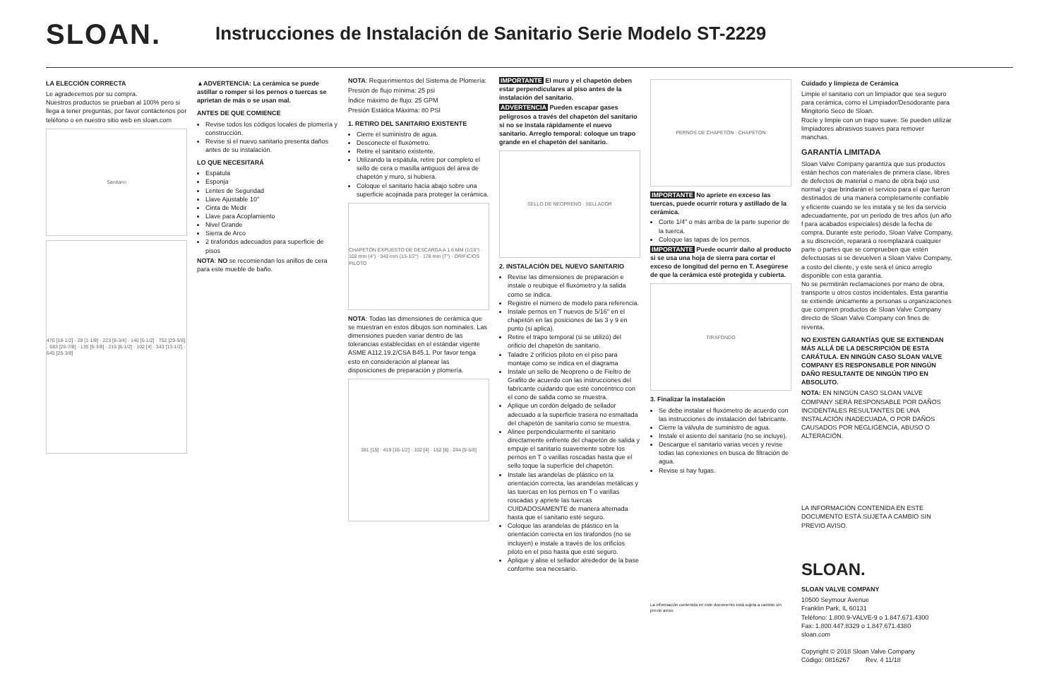SLOAN.
Instrucciones de Instalación de Sanitario Serie Modelo ST-2229
LA ELECCIÓN CORRECTA
Le agradecemos por su compra.
Nuestros productos se prueban al 100% pero si llega a tener preguntas, por favor contáctenos por teléfono o en nuestro sitio web en sloan.com
Sanitario
470 [18-1/2] · 29 [1-1/8] · 223 [8-3/4] · 140 [5-1/2] · 752 [29-5/8] · 683 [26-7/8] · 135 [5-3/8] · 215 [8-1/2] · 102 [4] · 343 [13-1/2] · 645 [25-3/8]
▲ADVERTENCIA: La cerámica se puede astillar o romper si los pernos o tuercas se aprietan de más o se usan mal.
ANTES DE QUE COMIENCE
Revise todos los códigos locales de plomería y construcción.
Revise si el nuevo sanitario presenta daños antes de su instalación.
LO QUE NECESITARÁ
Espátula
Esponja
Lentes de Seguridad
Llave Ajustable 10"
Cinta de Medir
Llave para Acoplamiento
Nivel Grande
Sierra de Arco
2 tirafondos adecuados para superficie de pisos
NOTA: NO se recomiendan los anillos de cera para este mueble de baño.
NOTA: Requerimientos del Sistema de Plomería:
Presión de flujo mínima: 25 psi
Índice máximo de flujo: 25 GPM
Presión Estática Máxima: 80 PSI
1. RETIRO DEL SANITARIO EXISTENTE
Cierre el suministro de agua.
Desconecte el fluxómetro.
Retire el sanitario existente.
Utilizando la espátula, retire por completo el sello de cera o masilla antiguos del área de chapetón y muro, si hubiera.
Coloque el sanitario hacia abajo sobre una superficie acojinada para proteger la cerámica.
CHAPETÓN EXPUESTO DE DESCARGA A 1.6 MM (1/16") · 102 mm (4") · 343 mm (13-1/2") · 178 mm (7") · ORIFICIOS PILOTO
NOTA: Todas las dimensiones de cerámica que se muestran en estos dibujos son nominales. Las dimensiones pueden variar dentro de las tolerancias establecidas en el estándar vigente ASME A112.19.2/CSA B45.1. Por favor tenga esto en consideración al planear las disposiciones de preparación y plomería.
381 [15] · 419 [16-1/2] · 102 [4] · 152 [6] · 244 [9-5/8]
IMPORTANTE El muro y el chapetón deben estar perpendiculares al piso antes de la instalación del sanitario.
ADVERTENCIA Pueden escapar gases peligrosos a través del chapetón del sanitario si no se instala rápidamente el nuevo sanitario. Arreglo temporal: coloque un trapo grande en el chapetón del sanitario.
SELLO DE NEOPRENO · SELLADOR
2. INSTALACIÓN DEL NUEVO SANITARIO
Revise las dimensiones de preparación e instale o reubique el fluxómetro y la salida como se indica.
Registre el número de modelo para referencia.
Instale pernos en T nuevos de 5/16" en el chapetón en las posiciones de las 3 y 9 en punto (si aplica).
Retire el trapo temporal (si se utilizó) del orificio del chapetón de sanitario.
Taladre 2 orificios piloto en el piso para montaje como se indica en el diagrama
Instale un sello de Neopreno o de Fieltro de Grafito de acuerdo con las instrucciones del fabricante cuidando que esté concéntrico con el cono de salida como se muestra.
Aplique un cordón delgado de sellador adecuado a la superficie trasera no esmaltada del chapetón de sanitario como se muestra.
Alinee perpendicularmente el sanitario directamente enfrente del chapetón de salida y empuje el sanitario suavemente sobre los pernos en T o varillas roscadas hasta que el sello toque la superficie del chapetón.
Instale las arandelas de plástico en la orientación correcta, las arandelas metálicas y las tuercas en los pernos en T o varillas roscadas y apriete las tuercas CUIDADOSAMENTE de manera alternada hasta que el sanitario esté seguro.
Coloque las arandelas de plástico en la orientación correcta en los tirafondos (no se incluyen) e instale a través de los orificios piloto en el piso hasta que esté seguro.
Aplique y alise el sellador alrededor de la base conforme sea necesario.
PERNOS DE CHAPETÓN · CHAPETÓN
IMPORTANTE No apriete en exceso las tuercas, puede ocurrir rotura y astillado de la cerámica.
Corte 1/4" o más arriba de la parte superior de la tuerca.
Coloque las tapas de los pernos.
IMPORTANTE Puede ocurrir daño al producto si se usa una hoja de sierra para cortar el exceso de longitud del perno en T. Asegúrese de que la cerámica esté protegida y cubierta.
TIRAFONDO
3. Finalizar la instalación
Se debe instalar el fluxómetro de acuerdo con las instrucciones de instalación del fabricante.
Cierre la válvula de suministro de agua.
Instale el asiento del sanitario (no se incluye).
Descargue el sanitario varias veces y revise todas las conexiones en busca de filtración de agua.
Revise si hay fugas.
La información contenida en este documento está sujeta a cambio sin previo aviso.
Cuidado y limpieza de Cerámica
Limpie el sanitario con un limpiador que sea seguro para cerámica, como el Limpiador/Desodorante para Mingitorio Seco de Sloan.
Rocíe y limpie con un trapo suave. Se pueden utilizar limpiadores abrasivos suaves para remover manchas.
GARANTÍA LIMITADA
Sloan Valve Company garantiza que sus productos están hechos con materiales de primera clase, libres de defectos de material o mano de obra bajo uso normal y que brindarán el servicio para el que fueron destinados de una manera completamente confiable y eficiente cuando se les instala y se les da servicio adecuadamente, por un periodo de tres años (un año f para acabados especiales) desde la fecha de compra. Durante este periodo, Sloan Valve Company, a su discreción, reparará o reemplazará cualquier parte o partes que se comprueben que estén defectuosas si se devuelven a Sloan Valve Company, a costo del cliente, y este será el único arreglo disponible con esta garantía.
No se permitirán reclamaciones por mano de obra, transporte u otros costos incidentales. Esta garantía se extiende únicamente a personas u organizaciones que compren productos de Sloan Valve Company directo de Sloan Valve Company con fines de reventa.
NO EXISTEN GARANTÍAS QUE SE EXTIENDAN MÁS ALLÁ DE LA DESCRIPCIÓN DE ESTA CARÁTULA. EN NINGÚN CASO SLOAN VALVE COMPANY ES RESPONSABLE POR NINGÚN DAÑO RESULTANTE DE NINGÚN TIPO EN ABSOLUTO.
NOTA: EN NINGÚN CASO SLOAN VALVE COMPANY SERÁ RESPONSABLE POR DAÑOS INCIDENTALES RESULTANTES DE UNA INSTALACIÓN INADECUADA, O POR DAÑOS CAUSADOS POR NEGLIGENCIA, ABUSO O ALTERACIÓN.
LA INFORMACIÓN CONTENIDA EN ESTE DOCUMENTO ESTÁ SUJETA A CAMBIO SIN PREVIO AVISO.
SLOAN.
SLOAN VALVE COMPANY
10500 Seymour Avenue
Franklin Park, IL 60131
Teléfono: 1.800.9-VALVE-9 o 1.847.671.4300
Fax: 1.800.447.8329 o 1.847.671.4380
sloan.com
Copyright © 2018 Sloan Valve Company
Código: 0816267 Rev. 4 11/18